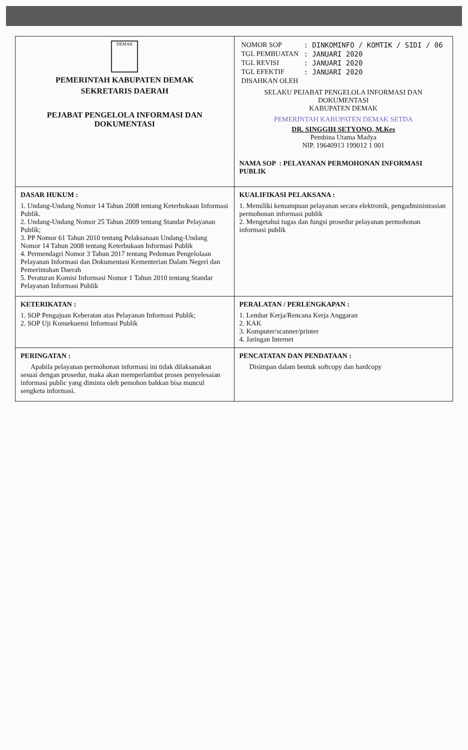| DEMAK PEMERINTAH KABUPATEN DEMAK SEKRETARIS DAERAH PEJABAT PENGELOLA INFORMASI DAN DOKUMENTASI | / NOMOR SOP / : DINKOMINFO / KOMTIK / SIDI / 06 / / TGL PEMBUATAN / : JANUARI 2020 / / TGL REVISI / : JANUARI 2020 / / TGL EFEKTIF / : JANUARI 2020 / / DISAHKAN OLEH / / SELAKU PEJABAT PENGELOLA INFORMASI DAN DOKUMENTASI KABUPATEN DEMAK PEMERINTAH KABUPATEN DEMAK SETDA DR. SINGGIH SETYONO, M.Kes Pembina Utama Madya NIP. 19640913 199012 1 001 NAMA SOP : PELAYANAN PERMOHONAN INFORMASI PUBLIK |
| DASAR HUKUM : 1. Undang-Undang Nomor 14 Tahun 2008 tentang Keterbukaan Informasi Publik. 2. Undang-Undang Nomor 25 Tahun 2009 tentang Standar Pelayanan Publik; 3. PP Nomor 61 Tahun 2010 tentang Pelaksanaan Undang-Undang Nomor 14 Tahun 2008 tentang Keterbukaan Informasi Publik 4. Permendagri Nomor 3 Tahun 2017 tentang Pedoman Pengelolaan Pelayanan Informasi dan Dokumentasi Kementerian Dalam Negeri dan Pemerintahan Daerah 5. Peraturan Komisi Informasi Nomor 1 Tahun 2010 tentang Standar Pelayanan Informasi Publik | KUALIFIKASI PELAKSANA : 1. Memiliki kemampuan pelayanan secara elektronik, pengadministrasian permohonan informasi publik 2. Mengetahui tugas dan fungsi prosedur pelayanan permohonan informasi publik |
| KETERIKATAN : 1. SOP Pengajuan Keberatan atas Pelayanan Informasi Publik; 2. SOP Uji Konsekuensi Informasi Publik | PERALATAN / PERLENGKAPAN : 1. Lembar Kerja/Rencana Kerja Anggaran 2. KAK 3. Komputer/scanner/printer 4. Jaringan Internet |
| PERINGATAN : Apabila pelayanan permohonan informasi ini tidak dilaksanakan sesuai dengan prosedur, maka akan memperlambat proses penyelesaian informasi public yang diminta oleh pemohon bahkan bisa muncul sengketa informasi. | PENCATATAN DAN PENDATAAN : Disimpan dalam bentuk softcopy dan hardcopy |